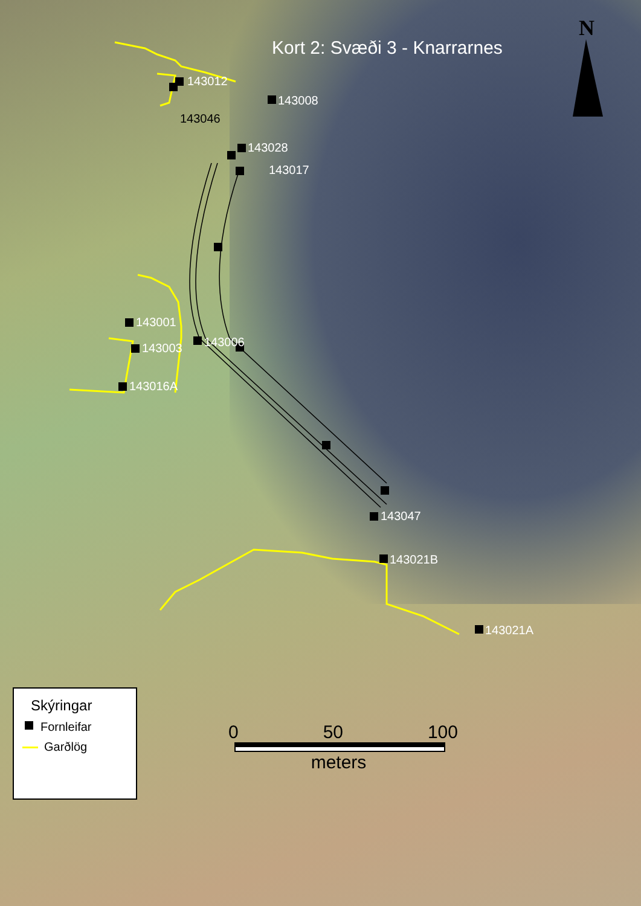Kort 2: Svæði 3 - Knarrarnes
N
143012
143008
143046
143028
143017
143001
143006
143003
143016A
143047
143021B
143021A
Skýringar
Fornleifar
Garðlög
0 50 100
meters